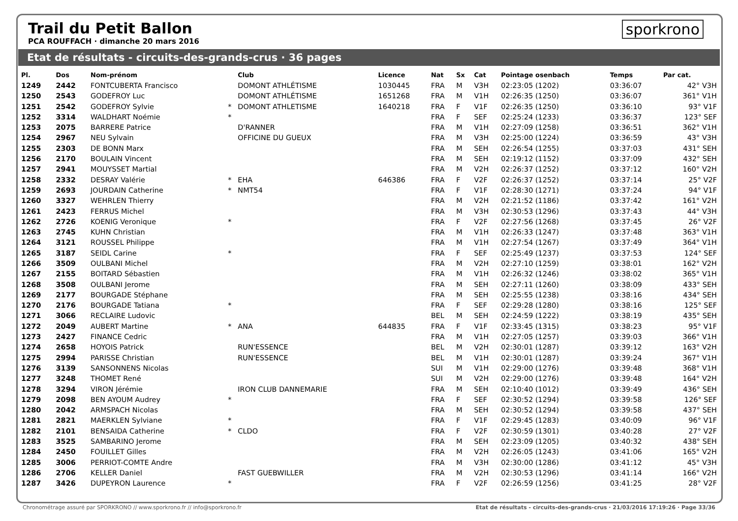Trail du Petit Ballon
PCA ROUFFACH · dimanche 20 mars 2016
sporkrono
Etat de résultats - circuits-des-grands-crus · 36 pages
| Pl. | Dos | Nom-prénom | | Club | Licence | Nat | Sx | Cat | Pointage osenbach | Temps | Par cat. |
| --- | --- | --- | --- | --- | --- | --- | --- | --- | --- | --- | --- |
| 1249 | 2442 | FONTCUBERTA Francisco | | DOMONT ATHLÉTISME | 1030445 | FRA | M | V3H | 02:23:05 (1202) | 03:36:07 | 42° V3H |
| 1250 | 2543 | GODEFROY Luc | | DOMONT ATHLÉTISME | 1651268 | FRA | M | V1H | 02:26:35 (1250) | 03:36:07 | 361° V1H |
| 1251 | 2542 | GODEFROY Sylvie | * | DOMONT ATHLETISME | 1640218 | FRA | F | V1F | 02:26:35 (1250) | 03:36:10 | 93° V1F |
| 1252 | 3314 | WALDHART Noémie | * | | | FRA | F | SEF | 02:25:24 (1233) | 03:36:37 | 123° SEF |
| 1253 | 2075 | BARRERE Patrice | | D'RANNER | | FRA | M | V1H | 02:27:09 (1258) | 03:36:51 | 362° V1H |
| 1254 | 2967 | NEU Sylvain | | OFFICINE DU GUEUX | | FRA | M | V3H | 02:25:00 (1224) | 03:36:59 | 43° V3H |
| 1255 | 2303 | DE BONN Marx | | | | FRA | M | SEH | 02:26:54 (1255) | 03:37:03 | 431° SEH |
| 1256 | 2170 | BOULAIN Vincent | | | | FRA | M | SEH | 02:19:12 (1152) | 03:37:09 | 432° SEH |
| 1257 | 2941 | MOUYSSET Martial | | | | FRA | M | V2H | 02:26:37 (1252) | 03:37:12 | 160° V2H |
| 1258 | 2332 | DESRAY Valérie | * | EHA | 646386 | FRA | F | V2F | 02:26:37 (1252) | 03:37:14 | 25° V2F |
| 1259 | 2693 | JOURDAIN Catherine | * | NMT54 | | FRA | F | V1F | 02:28:30 (1271) | 03:37:24 | 94° V1F |
| 1260 | 3327 | WEHRLEN Thierry | | | | FRA | M | V2H | 02:21:52 (1186) | 03:37:42 | 161° V2H |
| 1261 | 2423 | FERRUS Michel | | | | FRA | M | V3H | 02:30:53 (1296) | 03:37:43 | 44° V3H |
| 1262 | 2726 | KOENIG Veronique | * | | | FRA | F | V2F | 02:27:56 (1268) | 03:37:45 | 26° V2F |
| 1263 | 2745 | KUHN Christian | | | | FRA | M | V1H | 02:26:33 (1247) | 03:37:48 | 363° V1H |
| 1264 | 3121 | ROUSSEL Philippe | | | | FRA | M | V1H | 02:27:54 (1267) | 03:37:49 | 364° V1H |
| 1265 | 3187 | SEIDL Carine | * | | | FRA | F | SEF | 02:25:49 (1237) | 03:37:53 | 124° SEF |
| 1266 | 3509 | OULBANI Michel | | | | FRA | M | V2H | 02:27:10 (1259) | 03:38:01 | 162° V2H |
| 1267 | 2155 | BOITARD Sébastien | | | | FRA | M | V1H | 02:26:32 (1246) | 03:38:02 | 365° V1H |
| 1268 | 3508 | OULBANI Jerome | | | | FRA | M | SEH | 02:27:11 (1260) | 03:38:09 | 433° SEH |
| 1269 | 2177 | BOURGADE Stéphane | | | | FRA | M | SEH | 02:25:55 (1238) | 03:38:16 | 434° SEH |
| 1270 | 2176 | BOURGADE Tatiana | * | | | FRA | F | SEF | 02:29:28 (1280) | 03:38:16 | 125° SEF |
| 1271 | 3066 | RECLAIRE Ludovic | | | | BEL | M | SEH | 02:24:59 (1222) | 03:38:19 | 435° SEH |
| 1272 | 2049 | AUBERT Martine | * | ANA | 644835 | FRA | F | V1F | 02:33:45 (1315) | 03:38:23 | 95° V1F |
| 1273 | 2427 | FINANCE Cedric | | | | FRA | M | V1H | 02:27:05 (1257) | 03:39:03 | 366° V1H |
| 1274 | 2658 | HOYOIS Patrick | | RUN'ESSENCE | | BEL | M | V2H | 02:30:01 (1287) | 03:39:12 | 163° V2H |
| 1275 | 2994 | PARISSE Christian | | RUN'ESSENCE | | BEL | M | V1H | 02:30:01 (1287) | 03:39:24 | 367° V1H |
| 1276 | 3139 | SANSONNENS Nicolas | | | | SUI | M | V1H | 02:29:00 (1276) | 03:39:48 | 368° V1H |
| 1277 | 3248 | THOMET René | | | | SUI | M | V2H | 02:29:00 (1276) | 03:39:48 | 164° V2H |
| 1278 | 3294 | VIRON Jérémie | | IRON CLUB DANNEMARIE | | FRA | M | SEH | 02:10:40 (1012) | 03:39:49 | 436° SEH |
| 1279 | 2098 | BEN AYOUM Audrey | * | | | FRA | F | SEF | 02:30:52 (1294) | 03:39:58 | 126° SEF |
| 1280 | 2042 | ARMSPACH Nicolas | | | | FRA | M | SEH | 02:30:52 (1294) | 03:39:58 | 437° SEH |
| 1281 | 2821 | MAERKLEN Sylviane | * | | | FRA | F | V1F | 02:29:45 (1283) | 03:40:09 | 96° V1F |
| 1282 | 2101 | BENSAIDA Catherine | * | CLDO | | FRA | F | V2F | 02:30:59 (1301) | 03:40:28 | 27° V2F |
| 1283 | 3525 | SAMBARINO Jerome | | | | FRA | M | SEH | 02:23:09 (1205) | 03:40:32 | 438° SEH |
| 1284 | 2450 | FOUILLET Gilles | | | | FRA | M | V2H | 02:26:05 (1243) | 03:41:06 | 165° V2H |
| 1285 | 3006 | PERRIOT-COMTE Andre | | | | FRA | M | V3H | 02:30:00 (1286) | 03:41:12 | 45° V3H |
| 1286 | 2706 | KELLER Daniel | | FAST GUEBWILLER | | FRA | M | V2H | 02:30:53 (1296) | 03:41:14 | 166° V2H |
| 1287 | 3426 | DUPEYRON Laurence | * | | | FRA | F | V2F | 02:26:59 (1256) | 03:41:25 | 28° V2F |
Chronométrage assuré par SPORKRONO // www.sporkrono.fr // info@sporkrono.fr Etat de résultats - circuits-des-grands-crus · 21/03/2016 17:19:26 · Page 33/36